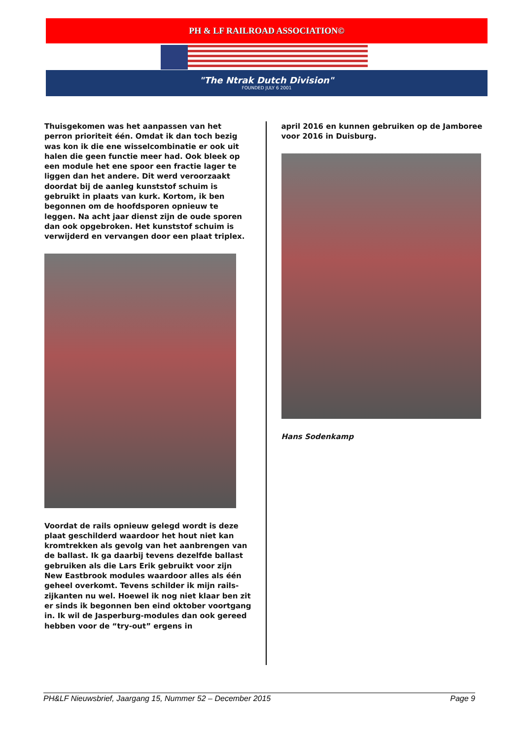PH & LF RAILROAD ASSOCIATION©
"The Ntrak Dutch Division"
FOUNDED JULY 6 2001
Thuisgekomen was het aanpassen van het perron prioriteit één. Omdat ik dan toch bezig was kon ik die ene wisselcombinatie er ook uit halen die geen functie meer had. Ook bleek op een module het ene spoor een fractie lager te liggen dan het andere. Dit werd veroorzaakt doordat bij de aanleg kunststof schuim is gebruikt in plaats van kurk. Kortom, ik ben begonnen om de hoofdsporen opnieuw te leggen. Na acht jaar dienst zijn de oude sporen dan ook opgebroken. Het kunststof schuim is verwijderd en vervangen door een plaat triplex.
Voordat de rails opnieuw gelegd wordt is deze plaat geschilderd waardoor het hout niet kan kromtrekken als gevolg van het aanbrengen van de ballast. Ik ga daarbij tevens dezelfde ballast gebruiken als die Lars Erik gebruikt voor zijn New Eastbrook modules waardoor alles als één geheel overkomt. Tevens schilder ik mijn rails-zijkanten nu wel. Hoewel ik nog niet klaar ben zit er sinds ik begonnen ben eind oktober voortgang in. Ik wil de Jasperburg-modules dan ook gereed hebben voor de “try-out” ergens in
april 2016 en kunnen gebruiken op de Jamboree voor 2016 in Duisburg.
Hans Sodenkamp
PH&LF Nieuwsbrief, Jaargang 15, Nummer 52 – December 2015 Page 9